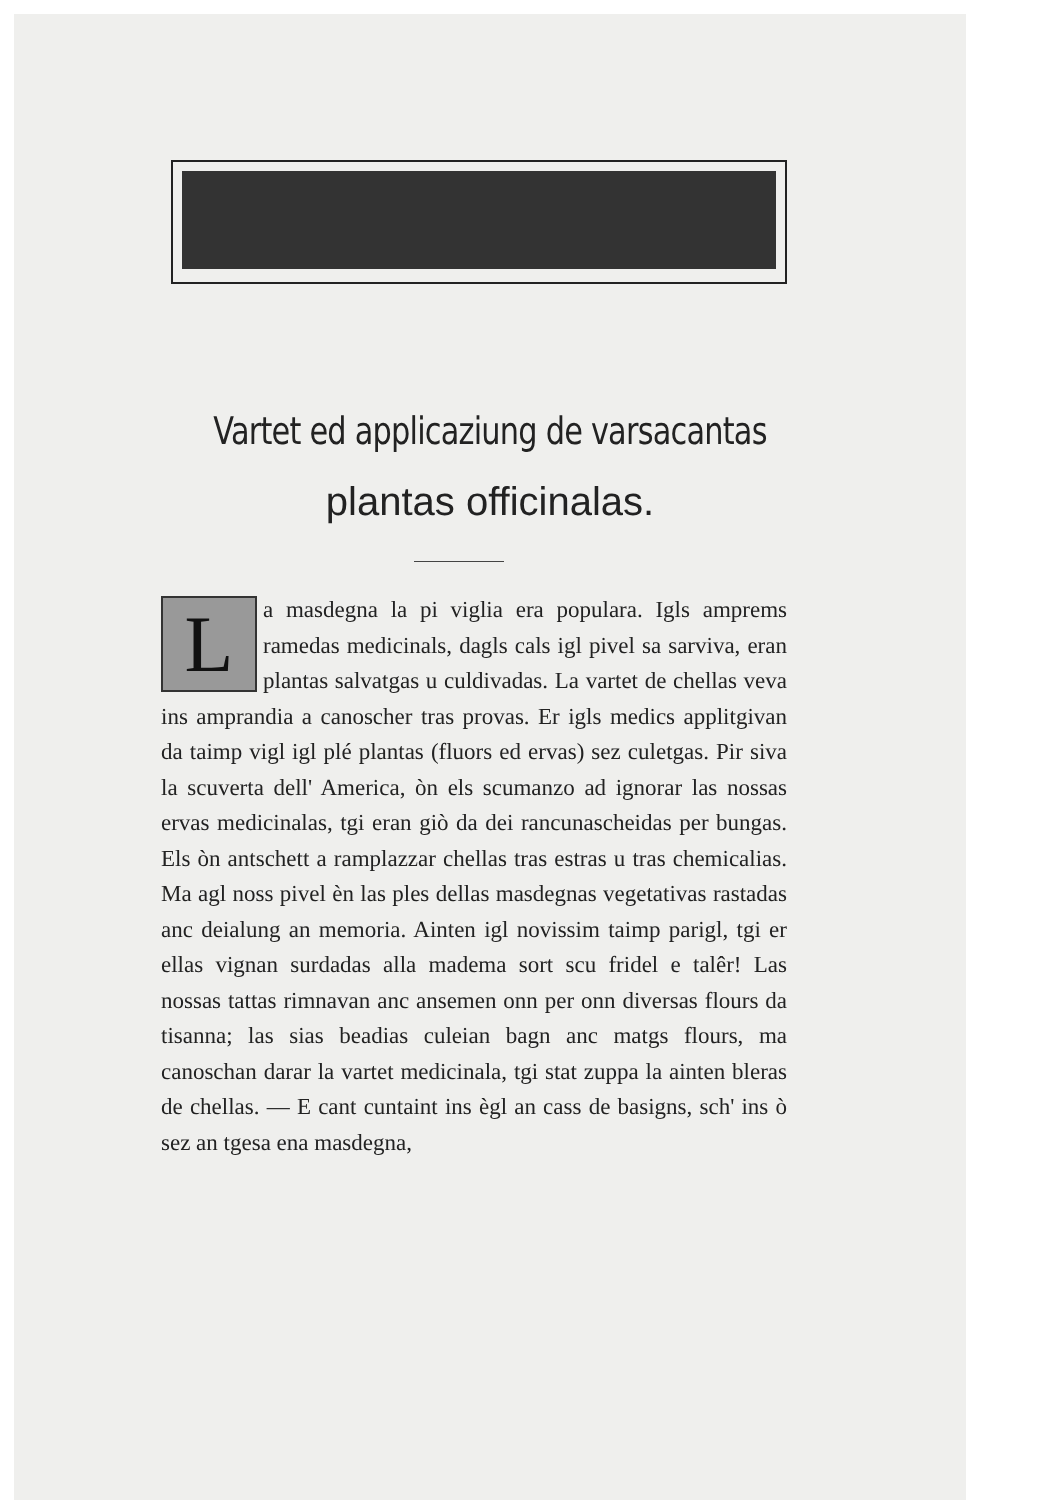Vartet ed applicaziung de varsacantas
plantas officinalas.
La masdegna la pi viglia era populara. Igls amprems ramedas medicinals, dagls cals igl pivel sa sarviva, eran plantas salvatgas u culdivadas. La vartet de chellas veva ins amprandia a canoscher tras provas. Er igls medics applitgivan da taimp vigl igl plé plantas (fluors ed ervas) sez culetgas. Pir siva la scuverta dell' America, òn els scumanzo ad ignorar las nossas ervas medicinalas, tgi eran giò da dei rancunascheidas per bungas. Els òn antschett a ramplazzar chellas tras estras u tras chemicalias. Ma agl noss pivel èn las ples dellas masdegnas vegetativas rastadas anc deialung an memoria. Ainten igl novissim taimp parigl, tgi er ellas vignan surdadas alla madema sort scu fridel e talêr! Las nossas tattas rimnavan anc ansemen onn per onn diversas flours da tisanna; las sias beadias culeian bagn anc matgs flours, ma canoschan darar la vartet medicinala, tgi stat zuppa la ainten bleras de chellas. — E cant cuntaint ins ègl an cass de basigns, sch' ins ò sez an tgesa ena masdegna,